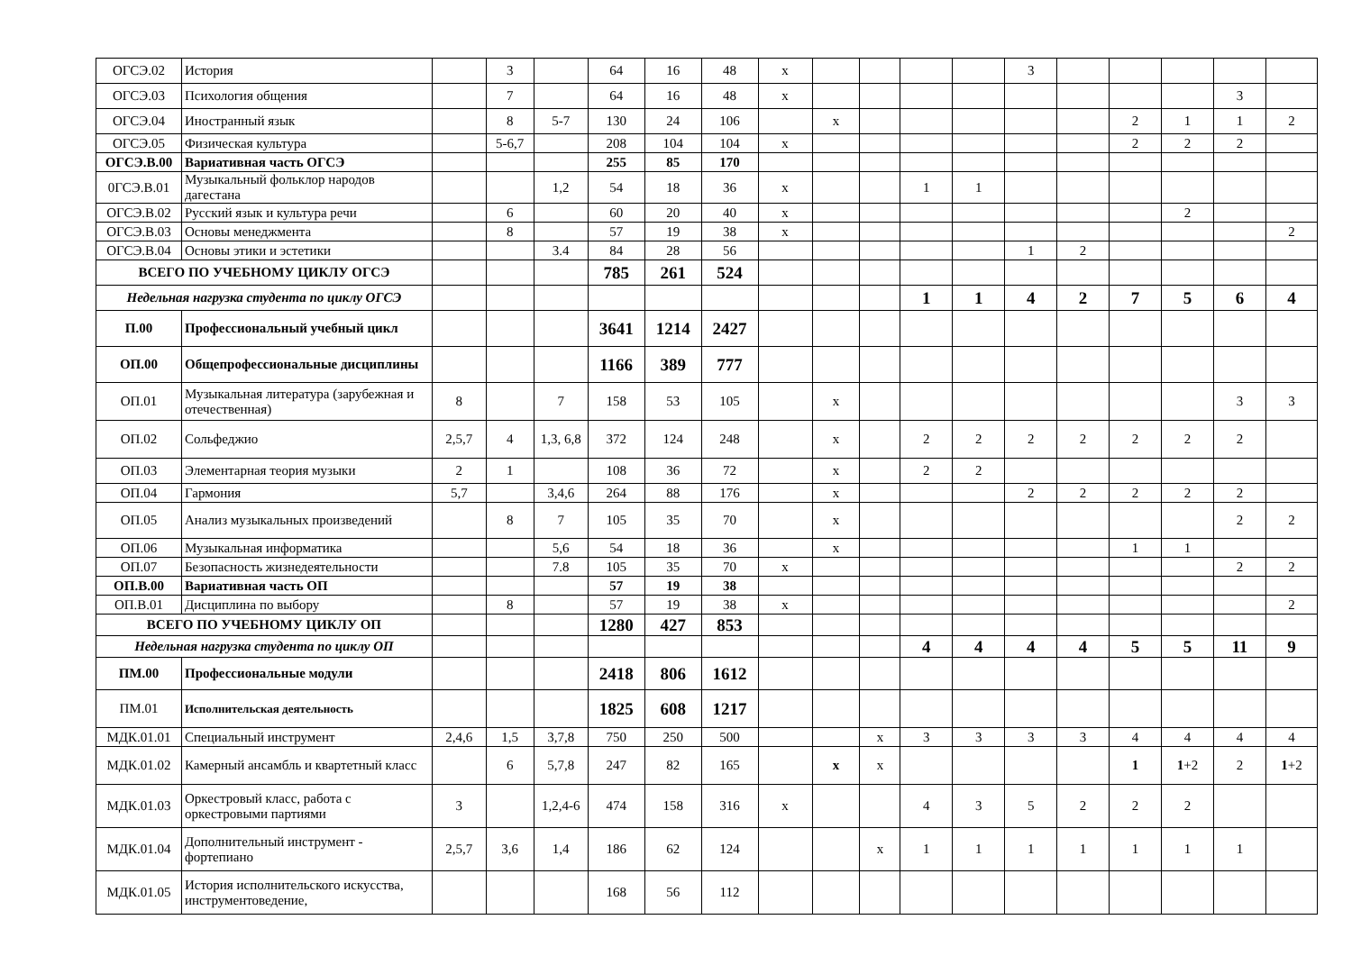| ОГСЭ.02 | История | | 3 | | 64 | 16 | 48 | x | | | | | 3 | | | | | |
| ОГСЭ.03 | Психология общения | | 7 | | 64 | 16 | 48 | x | | | | | | | | | 3 | |
| ОГСЭ.04 | Иностранный язык | | 8 | 5-7 | 130 | 24 | 106 | | x | | | | | | 2 | 1 | 1 | 2 |
| ОГСЭ.05 | Физическая культура | | 5-6,7 | | 208 | 104 | 104 | x | | | | | | | 2 | 2 | 2 | |
| ОГСЭ.В.00 | Вариативная часть ОГСЭ | | | | 255 | 85 | 170 | | | | | | | | | | | |
| 0ГСЭ.В.01 | Музыкальный фольклор народов дагестана | | | 1,2 | 54 | 18 | 36 | x | | | 1 | 1 | | | | | | |
| ОГСЭ.В.02 | Русский язык и культура речи | | 6 | | 60 | 20 | 40 | x | | | | | | | | 2 | | |
| ОГСЭ.В.03 | Основы менеджмента | | 8 | | 57 | 19 | 38 | x | | | | | | | | | | 2 |
| ОГСЭ.В.04 | Основы этики и эстетики | | | 3.4 | 84 | 28 | 56 | | | | | | 1 | 2 | | | | |
| ВСЕГО ПО УЧЕБНОМУ ЦИКЛУ ОГСЭ | | | | | 785 | 261 | 524 | | | | | | | | | | | |
| Недельная нагрузка студента по циклу ОГСЭ | | | | | | | | | | | 1 | 1 | 4 | 2 | 7 | 5 | 6 | 4 |
| П.00 | Профессиональный учебный цикл | | | | 3641 | 1214 | 2427 | | | | | | | | | | | |
| ОП.00 | Общепрофессиональные дисциплины | | | | 1166 | 389 | 777 | | | | | | | | | | | |
| ОП.01 | Музыкальная литература (зарубежная и отечественная) | 8 | | 7 | 158 | 53 | 105 | | x | | | | | | | | 3 | 3 |
| ОП.02 | Сольфеджио | 2,5,7 | 4 | 1,3, 6,8 | 372 | 124 | 248 | | x | | 2 | 2 | 2 | 2 | 2 | 2 | 2 | |
| ОП.03 | Элементарная теория музыки | 2 | 1 | | 108 | 36 | 72 | | x | | 2 | 2 | | | | | | |
| ОП.04 | Гармония | 5,7 | | 3,4,6 | 264 | 88 | 176 | | x | | | | 2 | 2 | 2 | 2 | 2 | |
| ОП.05 | Анализ музыкальных произведений | | 8 | 7 | 105 | 35 | 70 | | x | | | | | | | | 2 | 2 |
| ОП.06 | Музыкальная информатика | | | 5,6 | 54 | 18 | 36 | | x | | | | | | 1 | 1 | | |
| ОП.07 | Безопасность жизнедеятельности | | | 7.8 | 105 | 35 | 70 | x | | | | | | | | | 2 | 2 |
| ОП.В.00 | Вариативная часть ОП | | | | 57 | 19 | 38 | | | | | | | | | | | |
| ОП.В.01 | Дисциплина по выбору | | 8 | | 57 | 19 | 38 | x | | | | | | | | | | 2 |
| ВСЕГО ПО УЧЕБНОМУ ЦИКЛУ ОП | | | | | 1280 | 427 | 853 | | | | | | | | | | | |
| Недельная нагрузка студента по циклу ОП | | | | | | | | | | | 4 | 4 | 4 | 4 | 5 | 5 | 11 | 9 |
| ПМ.00 | Профессиональные модули | | | | 2418 | 806 | 1612 | | | | | | | | | | | |
| ПМ.01 | Исполнительская деятельность | | | | 1825 | 608 | 1217 | | | | | | | | | | | |
| МДК.01.01 | Специальный инструмент | 2,4,6 | 1,5 | 3,7,8 | 750 | 250 | 500 | | | x | 3 | 3 | 3 | 3 | 4 | 4 | 4 | 4 |
| МДК.01.02 | Камерный ансамбль и квартетный класс | | 6 | 5,7,8 | 247 | 82 | 165 | | x | x | | | | | 1 | 1 +2 | 2 | 1 +2 |
| МДК.01.03 | Оркестровый класс, работа с оркестровыми партиями | 3 | | 1,2,4-6 | 474 | 158 | 316 | x | | | 4 | 3 | 5 | 2 | 2 | 2 | | |
| МДК.01.04 | Дополнительный инструмент - фортепиано | 2,5,7 | 3,6 | 1,4 | 186 | 62 | 124 | | | x | 1 | 1 | 1 | 1 | 1 | 1 | 1 | |
| МДК.01.05 | История исполнительского искусства, инструментоведение, | | | | 168 | 56 | 112 | | | | | | | | | | | |